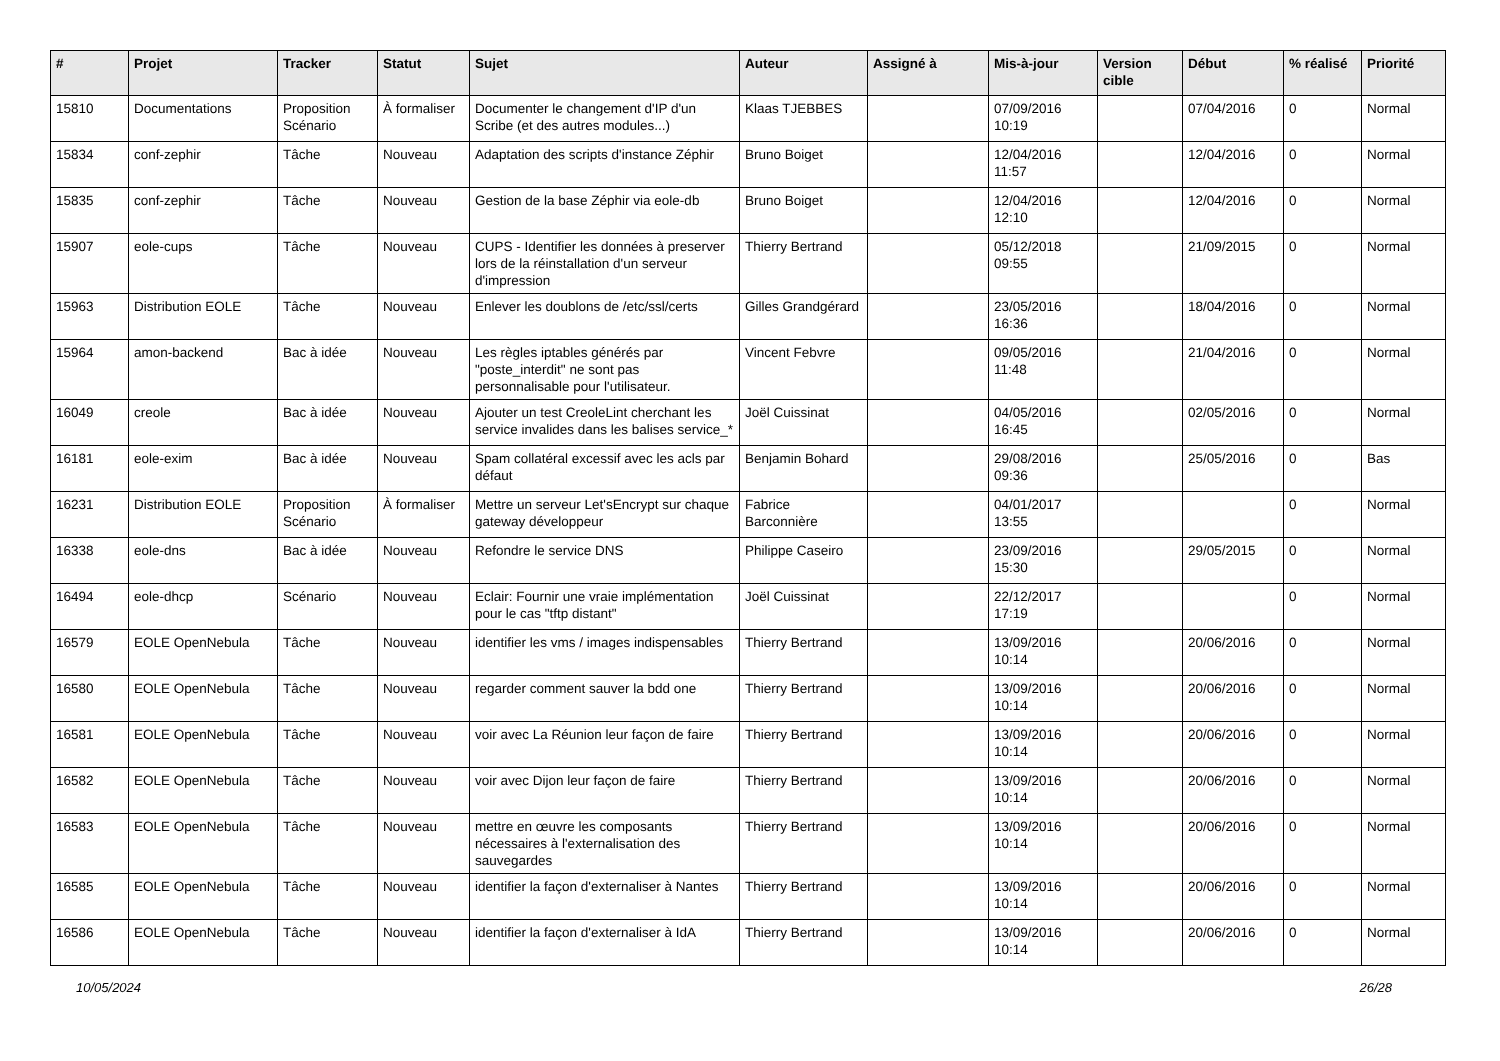| # | Projet | Tracker | Statut | Sujet | Auteur | Assigné à | Mis-à-jour | Version cible | Début | % réalisé | Priorité |
| --- | --- | --- | --- | --- | --- | --- | --- | --- | --- | --- | --- |
| 15810 | Documentations | Proposition Scénario | À formaliser | Documenter le changement d'IP d'un Scribe (et des autres modules...) | Klaas TJEBBES | | 07/09/2016 10:19 | | 07/04/2016 | 0 | Normal |
| 15834 | conf-zephir | Tâche | Nouveau | Adaptation des scripts d'instance Zéphir | Bruno Boiget | | 12/04/2016 11:57 | | 12/04/2016 | 0 | Normal |
| 15835 | conf-zephir | Tâche | Nouveau | Gestion de la base Zéphir via eole-db | Bruno Boiget | | 12/04/2016 12:10 | | 12/04/2016 | 0 | Normal |
| 15907 | eole-cups | Tâche | Nouveau | CUPS - Identifier les données à preserver lors de la réinstallation d'un serveur d'impression | Thierry Bertrand | | 05/12/2018 09:55 | | 21/09/2015 | 0 | Normal |
| 15963 | Distribution EOLE | Tâche | Nouveau | Enlever les doublons de /etc/ssl/certs | Gilles Grandgérard | | 23/05/2016 16:36 | | 18/04/2016 | 0 | Normal |
| 15964 | amon-backend | Bac à idée | Nouveau | Les règles iptables générés par "poste_interdit" ne sont pas personnalisable pour l'utilisateur. | Vincent Febvre | | 09/05/2016 11:48 | | 21/04/2016 | 0 | Normal |
| 16049 | creole | Bac à idée | Nouveau | Ajouter un test CreoleLint cherchant les service invalides dans les balises service_* | Joël Cuissinat | | 04/05/2016 16:45 | | 02/05/2016 | 0 | Normal |
| 16181 | eole-exim | Bac à idée | Nouveau | Spam collatéral excessif avec les acls par défaut | Benjamin Bohard | | 29/08/2016 09:36 | | 25/05/2016 | 0 | Bas |
| 16231 | Distribution EOLE | Proposition Scénario | À formaliser | Mettre un serveur Let'sEncrypt sur chaque gateway développeur | Fabrice Barconnière | | 04/01/2017 13:55 | | | 0 | Normal |
| 16338 | eole-dns | Bac à idée | Nouveau | Refondre le service DNS | Philippe Caseiro | | 23/09/2016 15:30 | | 29/05/2015 | 0 | Normal |
| 16494 | eole-dhcp | Scénario | Nouveau | Eclair: Fournir une vraie implémentation pour le cas "tftp distant" | Joël Cuissinat | | 22/12/2017 17:19 | | | 0 | Normal |
| 16579 | EOLE OpenNebula | Tâche | Nouveau | identifier les vms / images indispensables | Thierry Bertrand | | 13/09/2016 10:14 | | 20/06/2016 | 0 | Normal |
| 16580 | EOLE OpenNebula | Tâche | Nouveau | regarder comment sauver la bdd one | Thierry Bertrand | | 13/09/2016 10:14 | | 20/06/2016 | 0 | Normal |
| 16581 | EOLE OpenNebula | Tâche | Nouveau | voir avec La Réunion leur façon de faire | Thierry Bertrand | | 13/09/2016 10:14 | | 20/06/2016 | 0 | Normal |
| 16582 | EOLE OpenNebula | Tâche | Nouveau | voir avec Dijon leur façon de faire | Thierry Bertrand | | 13/09/2016 10:14 | | 20/06/2016 | 0 | Normal |
| 16583 | EOLE OpenNebula | Tâche | Nouveau | mettre en œuvre les composants nécessaires à l'externalisation des sauvegardes | Thierry Bertrand | | 13/09/2016 10:14 | | 20/06/2016 | 0 | Normal |
| 16585 | EOLE OpenNebula | Tâche | Nouveau | identifier la façon d'externaliser à Nantes | Thierry Bertrand | | 13/09/2016 10:14 | | 20/06/2016 | 0 | Normal |
| 16586 | EOLE OpenNebula | Tâche | Nouveau | identifier la façon d'externaliser à IdA | Thierry Bertrand | | 13/09/2016 10:14 | | 20/06/2016 | 0 | Normal |
10/05/2024 26/28